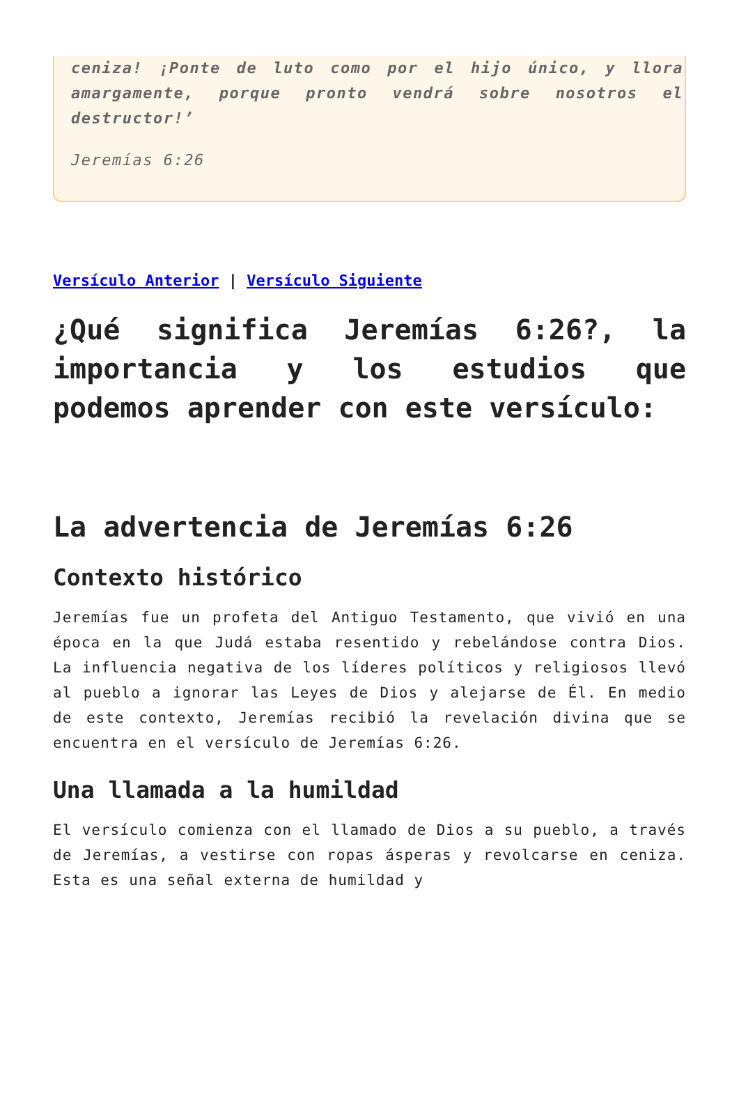ceniza! ¡Ponte de luto como por el hijo único, y llora amargamente, porque pronto vendrá sobre nosotros el destructor!’
Jeremías 6:26
Versículo Anterior | Versículo Siguiente
¿Qué significa Jeremías 6:26?, la importancia y los estudios que podemos aprender con este versículo:
La advertencia de Jeremías 6:26
Contexto histórico
Jeremías fue un profeta del Antiguo Testamento, que vivió en una época en la que Judá estaba resentido y rebelándose contra Dios. La influencia negativa de los líderes políticos y religiosos llevó al pueblo a ignorar las Leyes de Dios y alejarse de Él. En medio de este contexto, Jeremías recibió la revelación divina que se encuentra en el versículo de Jeremías 6:26.
Una llamada a la humildad
El versículo comienza con el llamado de Dios a su pueblo, a través de Jeremías, a vestirse con ropas ásperas y revolcarse en ceniza. Esta es una señal externa de humildad y